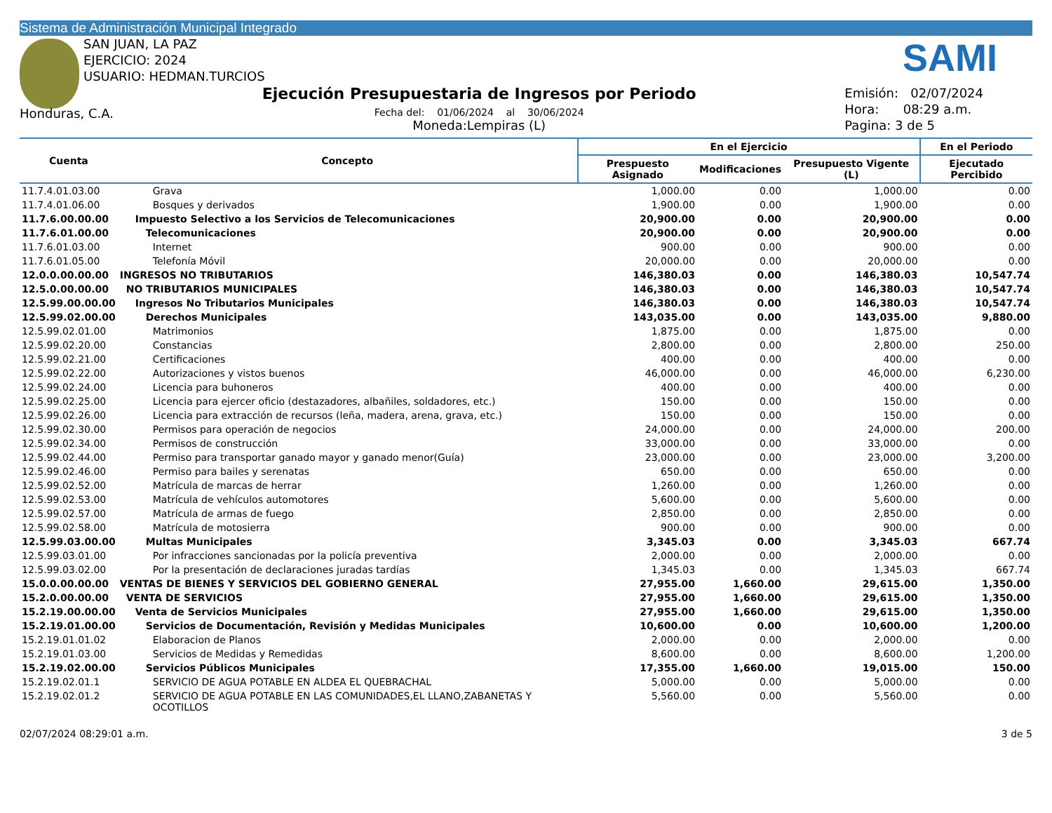Sistema de Administración Municipal Integrado
SAN JUAN, LA PAZ
EJERCICIO: 2024
USUARIO: HEDMAN.TURCIOS
SAMI
Honduras, C.A.
Ejecución Presupuestaria de Ingresos por Periodo
Fecha del: 01/06/2024 al 30/06/2024
Moneda:Lempiras (L)
Emisión: 02/07/2024
Hora: 08:29 a.m.
Pagina: 3 de 5
| Cuenta | Concepto | En el Ejercicio | | | En el Periodo |
| --- | --- | --- | --- | --- | --- |
| | | Prespuesto Asignado | Modificaciones | Presupuesto Vigente (L) | Ejecutado Percibido |
| 11.7.4.01.03.00 | Grava | 1,000.00 | 0.00 | 1,000.00 | 0.00 |
| 11.7.4.01.06.00 | Bosques y derivados | 1,900.00 | 0.00 | 1,900.00 | 0.00 |
| 11.7.6.00.00.00 | Impuesto Selectivo a los Servicios de Telecomunicaciones | 20,900.00 | 0.00 | 20,900.00 | 0.00 |
| 11.7.6.01.00.00 | Telecomunicaciones | 20,900.00 | 0.00 | 20,900.00 | 0.00 |
| 11.7.6.01.03.00 | Internet | 900.00 | 0.00 | 900.00 | 0.00 |
| 11.7.6.01.05.00 | Telefonía Móvil | 20,000.00 | 0.00 | 20,000.00 | 0.00 |
| 12.0.0.00.00.00 | INGRESOS NO TRIBUTARIOS | 146,380.03 | 0.00 | 146,380.03 | 10,547.74 |
| 12.5.0.00.00.00 | NO TRIBUTARIOS MUNICIPALES | 146,380.03 | 0.00 | 146,380.03 | 10,547.74 |
| 12.5.99.00.00.00 | Ingresos No Tributarios Municipales | 146,380.03 | 0.00 | 146,380.03 | 10,547.74 |
| 12.5.99.02.00.00 | Derechos Municipales | 143,035.00 | 0.00 | 143,035.00 | 9,880.00 |
| 12.5.99.02.01.00 | Matrimonios | 1,875.00 | 0.00 | 1,875.00 | 0.00 |
| 12.5.99.02.20.00 | Constancias | 2,800.00 | 0.00 | 2,800.00 | 250.00 |
| 12.5.99.02.21.00 | Certificaciones | 400.00 | 0.00 | 400.00 | 0.00 |
| 12.5.99.02.22.00 | Autorizaciones y vistos buenos | 46,000.00 | 0.00 | 46,000.00 | 6,230.00 |
| 12.5.99.02.24.00 | Licencia para buhoneros | 400.00 | 0.00 | 400.00 | 0.00 |
| 12.5.99.02.25.00 | Licencia para ejercer oficio (destazadores, albañiles, soldadores, etc.) | 150.00 | 0.00 | 150.00 | 0.00 |
| 12.5.99.02.26.00 | Licencia para extracción de recursos (leña, madera, arena, grava, etc.) | 150.00 | 0.00 | 150.00 | 0.00 |
| 12.5.99.02.30.00 | Permisos para operación de negocios | 24,000.00 | 0.00 | 24,000.00 | 200.00 |
| 12.5.99.02.34.00 | Permisos de construcción | 33,000.00 | 0.00 | 33,000.00 | 0.00 |
| 12.5.99.02.44.00 | Permiso para transportar ganado mayor y ganado menor(Guía) | 23,000.00 | 0.00 | 23,000.00 | 3,200.00 |
| 12.5.99.02.46.00 | Permiso para bailes y serenatas | 650.00 | 0.00 | 650.00 | 0.00 |
| 12.5.99.02.52.00 | Matrícula de marcas de herrar | 1,260.00 | 0.00 | 1,260.00 | 0.00 |
| 12.5.99.02.53.00 | Matrícula de vehículos automotores | 5,600.00 | 0.00 | 5,600.00 | 0.00 |
| 12.5.99.02.57.00 | Matrícula de armas de fuego | 2,850.00 | 0.00 | 2,850.00 | 0.00 |
| 12.5.99.02.58.00 | Matrícula de motosierra | 900.00 | 0.00 | 900.00 | 0.00 |
| 12.5.99.03.00.00 | Multas Municipales | 3,345.03 | 0.00 | 3,345.03 | 667.74 |
| 12.5.99.03.01.00 | Por infracciones sancionadas por la policía preventiva | 2,000.00 | 0.00 | 2,000.00 | 0.00 |
| 12.5.99.03.02.00 | Por la presentación de declaraciones juradas tardías | 1,345.03 | 0.00 | 1,345.03 | 667.74 |
| 15.0.0.00.00.00 | VENTAS DE BIENES Y SERVICIOS DEL GOBIERNO GENERAL | 27,955.00 | 1,660.00 | 29,615.00 | 1,350.00 |
| 15.2.0.00.00.00 | VENTA DE SERVICIOS | 27,955.00 | 1,660.00 | 29,615.00 | 1,350.00 |
| 15.2.19.00.00.00 | Venta de Servicios Municipales | 27,955.00 | 1,660.00 | 29,615.00 | 1,350.00 |
| 15.2.19.01.00.00 | Servicios de Documentación, Revisión y Medidas Municipales | 10,600.00 | 0.00 | 10,600.00 | 1,200.00 |
| 15.2.19.01.01.02 | Elaboracion de Planos | 2,000.00 | 0.00 | 2,000.00 | 0.00 |
| 15.2.19.01.03.00 | Servicios de Medidas y Remedidas | 8,600.00 | 0.00 | 8,600.00 | 1,200.00 |
| 15.2.19.02.00.00 | Servicios Públicos Municipales | 17,355.00 | 1,660.00 | 19,015.00 | 150.00 |
| 15.2.19.02.01.1 | SERVICIO DE AGUA POTABLE EN ALDEA EL QUEBRACHAL | 5,000.00 | 0.00 | 5,000.00 | 0.00 |
| 15.2.19.02.01.2 | SERVICIO DE AGUA POTABLE EN LAS COMUNIDADES,EL LLANO,ZABANETAS Y OCOTILLOS | 5,560.00 | 0.00 | 5,560.00 | 0.00 |
02/07/2024 08:29:01 a.m. 3 de 5